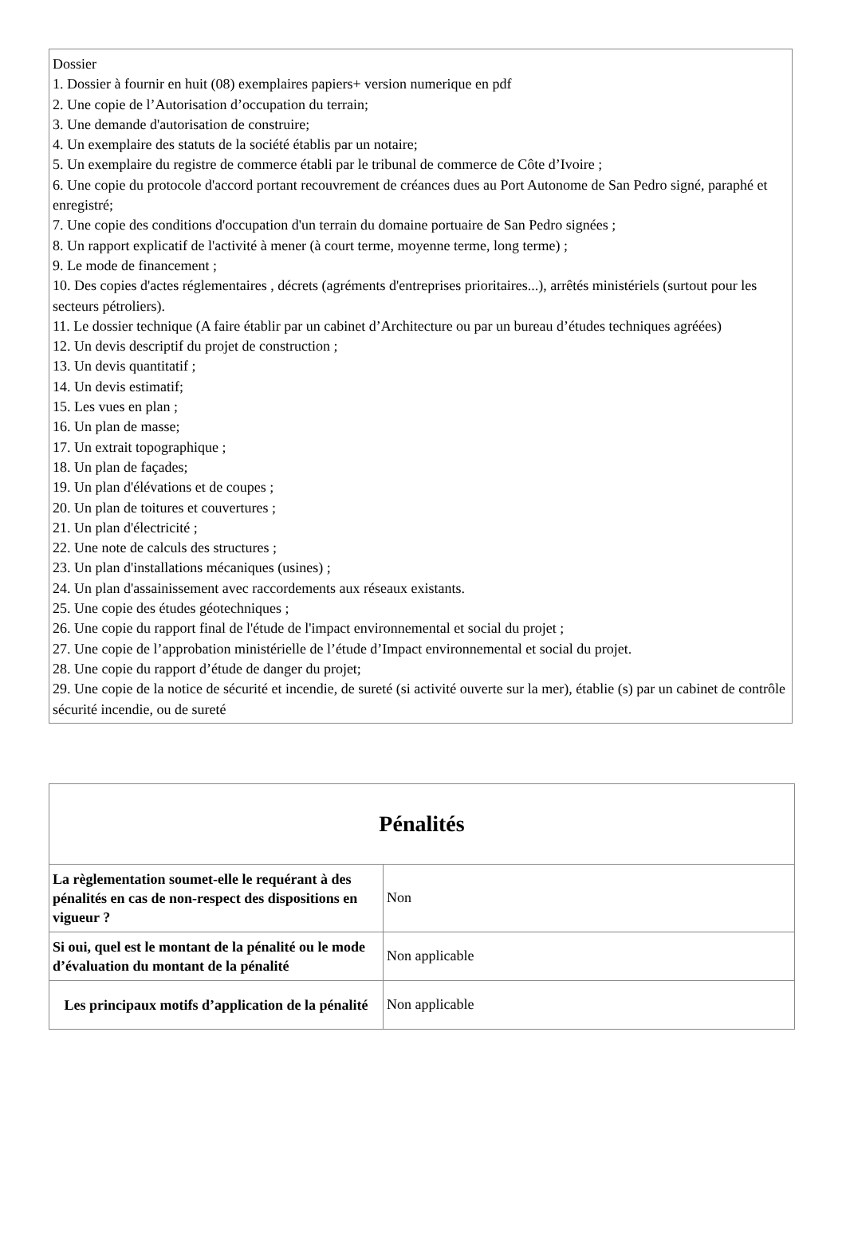Dossier
1. Dossier à fournir en huit (08) exemplaires papiers+ version numerique en pdf
2. Une copie de l’Autorisation d’occupation du terrain;
3. Une demande d'autorisation de construire;
4. Un exemplaire des statuts de la société établis par un notaire;
5. Un exemplaire du registre de commerce établi par le tribunal de commerce de Côte d’Ivoire ;
6. Une copie du protocole d'accord portant recouvrement de créances dues au Port Autonome de San Pedro signé, paraphé et enregistré;
7. Une copie des conditions d'occupation d'un terrain du domaine portuaire de San Pedro signées ;
8. Un rapport explicatif de l'activité à mener (à court terme, moyenne terme, long terme) ;
9. Le mode de financement ;
10. Des copies d'actes réglementaires , décrets (agréments d'entreprises prioritaires...), arrêtés ministériels (surtout pour les secteurs pétroliers).
11. Le dossier technique (A faire établir par un cabinet d’Architecture ou par un bureau d’études techniques agréées)
12. Un devis descriptif du projet de construction ;
13. Un devis quantitatif ;
14. Un devis estimatif;
15. Les vues en plan ;
16. Un plan de masse;
17. Un extrait topographique ;
18. Un plan de façades;
19. Un plan d'élévations et de coupes ;
20. Un plan de toitures et couvertures ;
21. Un plan d'électricité ;
22. Une note de calculs des structures ;
23. Un plan d'installations mécaniques (usines) ;
24. Un plan d'assainissement avec raccordements aux réseaux existants.
25. Une copie des études géotechniques ;
26. Une copie du rapport final de l'étude de l'impact environnemental et social du projet ;
27. Une copie de l’approbation ministérielle de l’étude d’Impact environnemental et social du projet.
28. Une copie du rapport d’étude de danger du projet;
29. Une copie de la notice de sécurité et incendie, de sureté (si activité ouverte sur la mer), établie (s) par un cabinet de contrôle sécurité incendie, ou de sureté
| Pénalités | |
| --- | --- |
| La règlementation soumet-elle le requérant à des pénalités en cas de non-respect des dispositions en vigueur ? | Non |
| Si oui, quel est le montant de la pénalité ou le mode d’évaluation du montant de la pénalité | Non applicable |
| Les principaux motifs d’application de la pénalité | Non applicable |